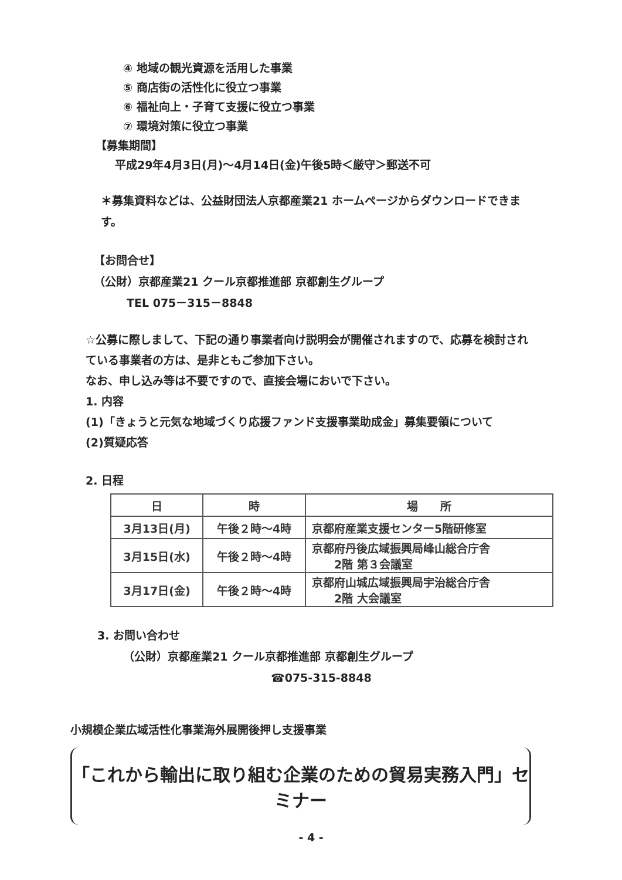④ 地域の観光資源を活用した事業
⑤ 商店街の活性化に役立つ事業
⑥ 福祉向上・子育て支援に役立つ事業
⑦ 環境対策に役立つ事業
【募集期間】
平成29年4月3日(月)～4月14日(金)午後5時＜厳守＞郵送不可
＊募集資料などは、公益財団法人京都産業21 ホームページからダウンロードできます。
【お問合せ】
（公財）京都産業21 クール京都推進部 京都創生グループ
TEL 075－315－8848
☆公募に際しまして、下記の通り事業者向け説明会が開催されますので、応募を検討されている事業者の方は、是非ともご参加下さい。
なお、申し込み等は不要ですので、直接会場においで下さい。
1. 内容
(1)「きょうと元気な地域づくり応援ファンド支援事業助成金」募集要領について
(2)質疑応答
2. 日程
| 日 | 時 | 場 所 |
| 3月13日(月) | 午後２時～4時 | 京都府産業支援センター5階研修室 |
| 3月15日(水) | 午後２時～4時 | 京都府丹後広域振興局峰山総合庁舎 2階 第３会議室 |
| 3月17日(金) | 午後２時～4時 | 京都府山城広域振興局宇治総合庁舎 2階 大会議室 |
3. お問い合わせ
（公財）京都産業21 クール京都推進部 京都創生グループ
☎075-315-8848
小規模企業広域活性化事業海外展開後押し支援事業
「これから輸出に取り組む企業のための貿易実務入門」セミナー
- 4 -